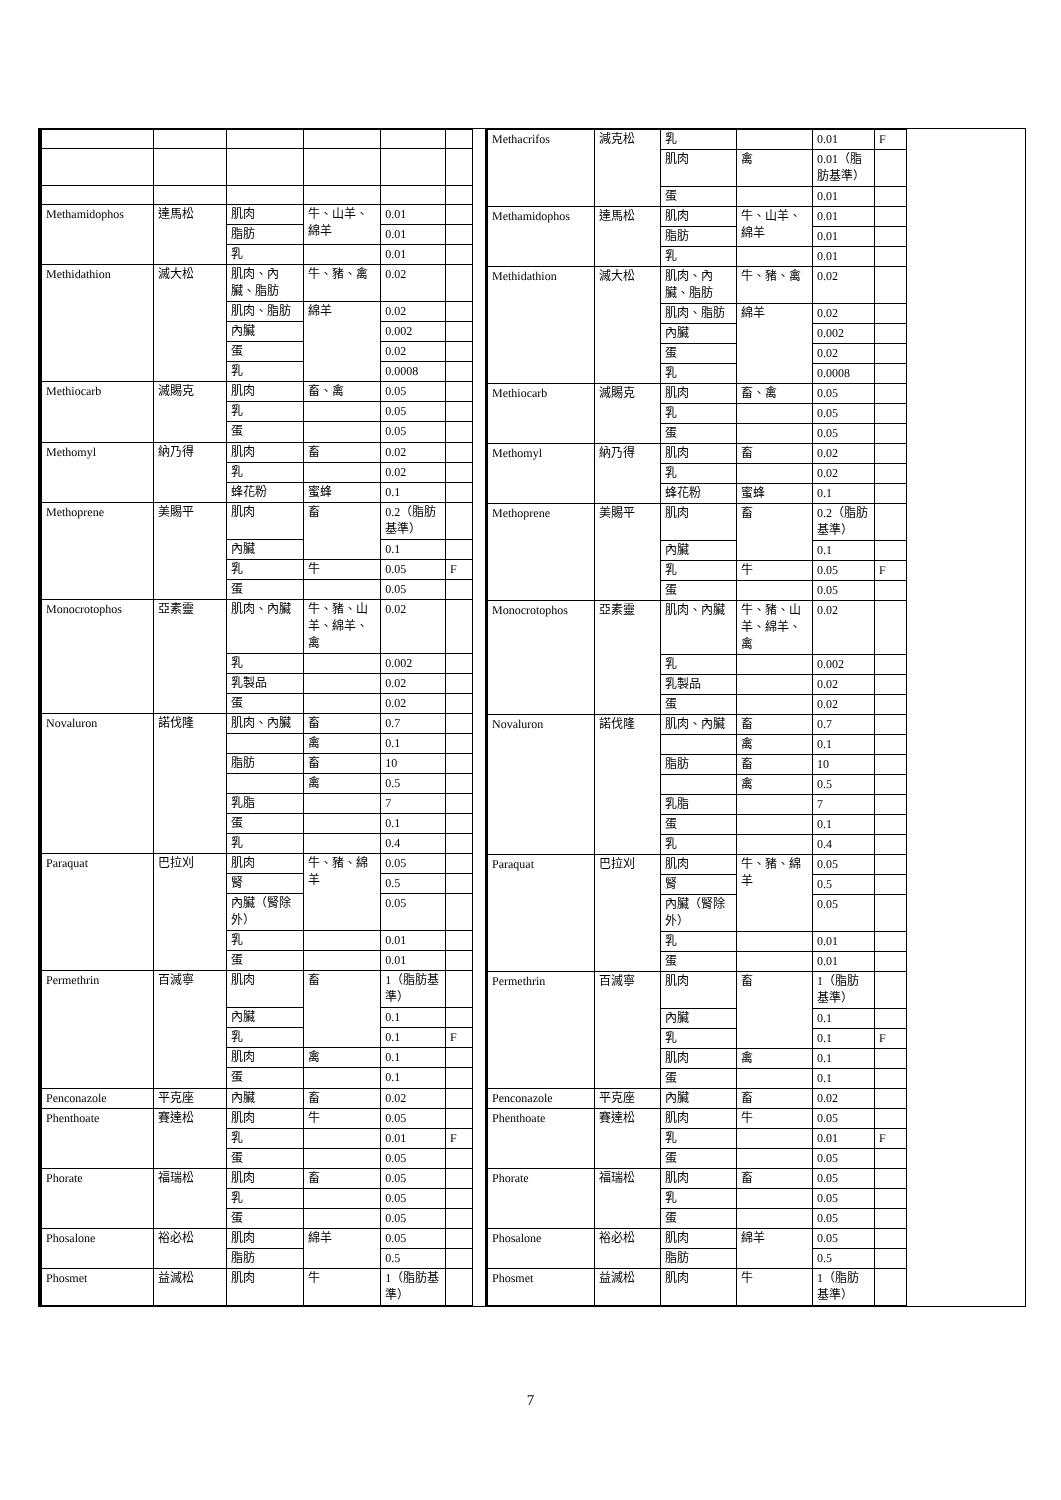| Methamidophos | 達馬松 | 肌肉 | 牛、山羊、綿羊 | 0.01 | |
| | | 脂肪 | | 0.01 | |
| | | 乳 | | 0.01 | |
| Methidathion | 滅大松 | 肌肉、內臟、脂肪 | 牛、豬、禽 | 0.02 | |
| | | 肌肉、脂肪 | 綿羊 | 0.02 | |
| | | 內臟 | | 0.002 | |
| | | 蛋 | | 0.02 | |
| | | 乳 | | 0.0008 | |
| Methiocarb | 滅賜克 | 肌肉 | 畜、禽 | 0.05 | |
| | | 乳 | | 0.05 | |
| | | 蛋 | | 0.05 | |
| Methomyl | 納乃得 | 肌肉 | 畜 | 0.02 | |
| | | 乳 | | 0.02 | |
| | | 蜂花粉 | 蜜蜂 | 0.1 | |
| Methoprene | 美賜平 | 肌肉 | 畜 | 0.2（脂肪基準） | |
| | | 內臟 | | 0.1 | |
| | | 乳 | 牛 | 0.05 | F |
| | | 蛋 | | 0.05 | |
| Monocrotophos | 亞素靈 | 肌肉、內臟 | 牛、豬、山羊、綿羊、禽 | 0.02 | |
| | | 乳 | | 0.002 | |
| | | 乳製品 | | 0.02 | |
| | | 蛋 | | 0.02 | |
| Novaluron | 諾伐隆 | 肌肉、內臟 | 畜 | 0.7 | |
| | | | 禽 | 0.1 | |
| | | 脂肪 | 畜 | 10 | |
| | | | 禽 | 0.5 | |
| | | 乳脂 | | 7 | |
| | | 蛋 | | 0.1 | |
| | | 乳 | | 0.4 | |
| Paraquat | 巴拉刈 | 肌肉 | 牛、豬、綿羊 | 0.05 | |
| | | 腎 | | 0.5 | |
| | | 內臟（腎除外） | | 0.05 | |
| | | 乳 | | 0.01 | |
| | | 蛋 | | 0.01 | |
| Permethrin | 百滅寧 | 肌肉 | 畜 | 1（脂肪基準） | |
| | | 內臟 | | 0.1 | |
| | | 乳 | | 0.1 | F |
| | | 肌肉 | 禽 | 0.1 | |
| | | 蛋 | | 0.1 | |
| Penconazole | 平克座 | 內臟 | 畜 | 0.02 | |
| Phenthoate | 賽達松 | 肌肉 | 牛 | 0.05 | |
| | | 乳 | | 0.01 | F |
| | | 蛋 | | 0.05 | |
| Phorate | 福瑞松 | 肌肉 | 畜 | 0.05 | |
| | | 乳 | | 0.05 | |
| | | 蛋 | | 0.05 | |
| Phosalone | 裕必松 | 肌肉 | 綿羊 | 0.05 | |
| | | 脂肪 | | 0.5 | |
| Phosmet | 益滅松 | 肌肉 | 牛 | 1（脂肪基準） | |
| Methacrifos | 減克松 | 乳 | | 0.01 | F |
| | | 肌肉 | 禽 | 0.01（脂肪基準） | |
| | | 蛋 | | 0.01 | |
| Methamidophos | 達馬松 | 肌肉 | 牛、山羊、綿羊 | 0.01 | |
| | | 脂肪 | | 0.01 | |
| | | 乳 | | 0.01 | |
| Methidathion | 滅大松 | 肌肉、內臟、脂肪 | 牛、豬、禽 | 0.02 | |
| | | 肌肉、脂肪 | 綿羊 | 0.02 | |
| | | 內臟 | | 0.002 | |
| | | 蛋 | | 0.02 | |
| | | 乳 | | 0.0008 | |
| Methiocarb | 滅賜克 | 肌肉 | 畜、禽 | 0.05 | |
| | | 乳 | | 0.05 | |
| | | 蛋 | | 0.05 | |
| Methomyl | 納乃得 | 肌肉 | 畜 | 0.02 | |
| | | 乳 | | 0.02 | |
| | | 蜂花粉 | 蜜蜂 | 0.1 | |
| Methoprene | 美賜平 | 肌肉 | 畜 | 0.2（脂肪基準） | |
| | | 內臟 | | 0.1 | |
| | | 乳 | 牛 | 0.05 | F |
| | | 蛋 | | 0.05 | |
| Monocrotophos | 亞素靈 | 肌肉、內臟 | 牛、豬、山羊、綿羊、禽 | 0.02 | |
| | | 乳 | | 0.002 | |
| | | 乳製品 | | 0.02 | |
| | | 蛋 | | 0.02 | |
| Novaluron | 諾伐隆 | 肌肉、內臟 | 畜 | 0.7 | |
| | | | 禽 | 0.1 | |
| | | 脂肪 | 畜 | 10 | |
| | | | 禽 | 0.5 | |
| | | 乳脂 | | 7 | |
| | | 蛋 | | 0.1 | |
| | | 乳 | | 0.4 | |
| Paraquat | 巴拉刈 | 肌肉 | 牛、豬、綿羊 | 0.05 | |
| | | 腎 | | 0.5 | |
| | | 內臟（腎除外） | | 0.05 | |
| | | 乳 | | 0.01 | |
| | | 蛋 | | 0.01 | |
| Permethrin | 百滅寧 | 肌肉 | 畜 | 1（脂肪基準） | |
| | | 內臟 | | 0.1 | |
| | | 乳 | | 0.1 | F |
| | | 肌肉 | 禽 | 0.1 | |
| | | 蛋 | | 0.1 | |
| Penconazole | 平克座 | 內臟 | 畜 | 0.02 | |
| Phenthoate | 賽達松 | 肌肉 | 牛 | 0.05 | |
| | | 乳 | | 0.01 | F |
| | | 蛋 | | 0.05 | |
| Phorate | 福瑞松 | 肌肉 | 畜 | 0.05 | |
| | | 乳 | | 0.05 | |
| | | 蛋 | | 0.05 | |
| Phosalone | 裕必松 | 肌肉 | 綿羊 | 0.05 | |
| | | 脂肪 | | 0.5 | |
| Phosmet | 益滅松 | 肌肉 | 牛 | 1（脂肪基準） | |
7